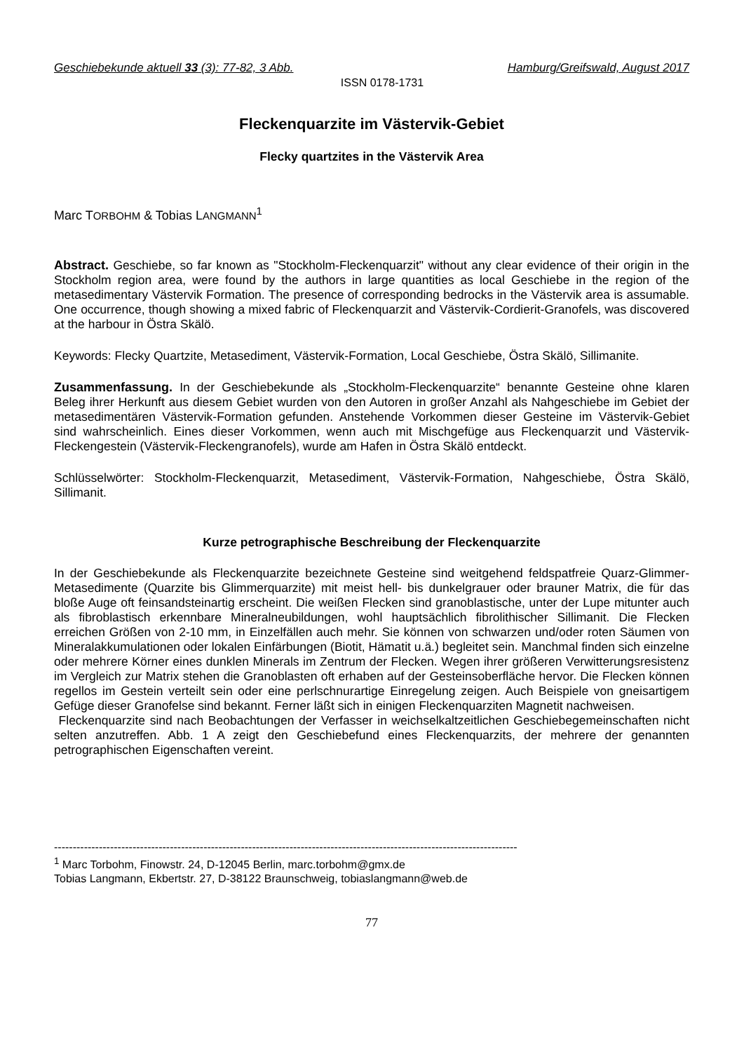Geschiebekunde aktuell 33 (3): 77-82, 3 Abb. Hamburg/Greifswald, August 2017
ISSN 0178-1731
Fleckenquarzite im Västervik-Gebiet
Flecky quartzites in the Västervik Area
Marc TORBOHM & Tobias LANGMANN<sup>1</sup>
Abstract. Geschiebe, so far known as "Stockholm-Fleckenquarzit" without any clear evidence of their origin in the Stockholm region area, were found by the authors in large quantities as local Geschiebe in the region of the metasedimentary Västervik Formation. The presence of corresponding bedrocks in the Västervik area is assumable. One occurrence, though showing a mixed fabric of Fleckenquarzit and Västervik-Cordierit-Granofels, was discovered at the harbour in Östra Skälö.
Keywords: Flecky Quartzite, Metasediment, Västervik-Formation, Local Geschiebe, Östra Skälö, Sillimanite.
Zusammenfassung. In der Geschiebekunde als „Stockholm-Fleckenquarzite“ benannte Gesteine ohne klaren Beleg ihrer Herkunft aus diesem Gebiet wurden von den Autoren in großer Anzahl als Nahgeschiebe im Gebiet der metasedimentären Västervik-Formation gefunden. Anstehende Vorkommen dieser Gesteine im Västervik-Gebiet sind wahrscheinlich. Eines dieser Vorkommen, wenn auch mit Mischgefüge aus Fleckenquarzit und Västervik-Fleckengestein (Västervik-Fleckengranofels), wurde am Hafen in Östra Skälö entdeckt.
Schlüsselwörter: Stockholm-Fleckenquarzit, Metasediment, Västervik-Formation, Nahgeschiebe, Östra Skälö, Sillimanit.
Kurze petrographische Beschreibung der Fleckenquarzite
In der Geschiebekunde als Fleckenquarzite bezeichnete Gesteine sind weitgehend feldspatfreie Quarz-Glimmer-Metasedimente (Quarzite bis Glimmerquarzite) mit meist hell- bis dunkelgrauer oder brauner Matrix, die für das bloße Auge oft feinsandsteinartig erscheint. Die weißen Flecken sind granoblastische, unter der Lupe mitunter auch als fibroblastisch erkennbare Mineralneubildungen, wohl hauptsächlich fibrolithischer Sillimanit. Die Flecken erreichen Größen von 2-10 mm, in Einzelfällen auch mehr. Sie können von schwarzen und/oder roten Säumen von Mineralakkumulationen oder lokalen Einfärbungen (Biotit, Hämatit u.ä.) begleitet sein. Manchmal finden sich einzelne oder mehrere Körner eines dunklen Minerals im Zentrum der Flecken. Wegen ihrer größeren Verwitterungsresistenz im Vergleich zur Matrix stehen die Granoblasten oft erhaben auf der Gesteinsoberfläche hervor. Die Flecken können regellos im Gestein verteilt sein oder eine perlschnurartige Einregelung zeigen. Auch Beispiele von gneisartigem Gefüge dieser Granofelse sind bekannt. Ferner läßt sich in einigen Fleckenquarziten Magnetit nachweisen.
Fleckenquarzite sind nach Beobachtungen der Verfasser in weichselkaltzeitlichen Geschiebegemeinschaften nicht selten anzutreffen. Abb. 1 A zeigt den Geschiebefund eines Fleckenquarzits, der mehrere der genannten petrographischen Eigenschaften vereint.
----------------------------------------------------------------------------------------------------------------------------
<sup>1</sup> Marc Torbohm, Finowstr. 24, D-12045 Berlin, marc.torbohm@gmx.de
Tobias Langmann, Ekbertstr. 27, D-38122 Braunschweig, tobiaslangmann@web.de
77